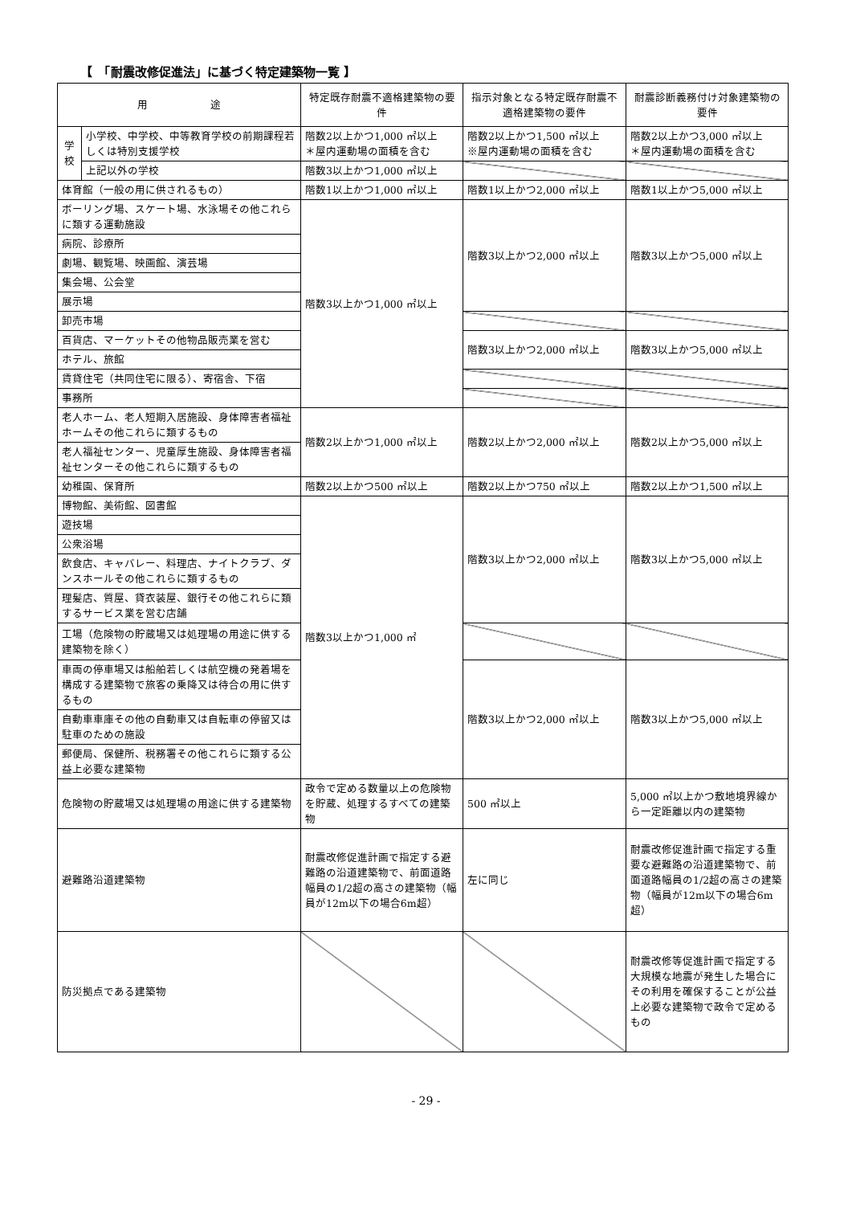【　「耐震改修促進法」に基づく特定建築物一覧 】
| 用 途 | | 特定既存耐震不適格建築物の要件 | 指示対象となる特定既存耐震不適格建築物の要件 | 耐震診断義務付け対象建築物の要件 |
| --- | --- | --- | --- | --- |
| 学 校 | 小学校、中学校、中等教育学校の前期課程若しくは特別支援学校 | 階数2以上かつ1,000 ㎡以上 ＊屋内運動場の面積を含む | 階数2以上かつ1,500 ㎡以上 ※屋内運動場の面積を含む | 階数2以上かつ3,000 ㎡以上 ＊屋内運動場の面積を含む |
| | 上記以外の学校 | 階数3以上かつ1,000 ㎡以上 | | |
| 体育館（一般の用に供されるもの） | | 階数1以上かつ1,000 ㎡以上 | 階数1以上かつ2,000 ㎡以上 | 階数1以上かつ5,000 ㎡以上 |
| ボーリング場、スケート場、水泳場その他これらに類する運動施設 | | 階数3以上かつ1,000 ㎡以上 | 階数3以上かつ2,000 ㎡以上 | 階数3以上かつ5,000 ㎡以上 |
| 病院、診療所 | | | | |
| 劇場、観覧場、映画館、演芸場 | | | | |
| 集会場、公会堂 | | | | |
| 展示場 | | | | |
| 卸売市場 | | | | |
| 百貨店、マーケットその他物品販売業を営む | | | 階数3以上かつ2,000 ㎡以上 | 階数3以上かつ5,000 ㎡以上 |
| ホテル、旅館 | | | | |
| 賃貸住宅（共同住宅に限る）、寄宿舎、下宿 | | | | |
| 事務所 | | | | |
| 老人ホーム、老人短期入居施設、身体障害者福祉ホームその他これらに類するもの | | 階数2以上かつ1,000 ㎡以上 | 階数2以上かつ2,000 ㎡以上 | 階数2以上かつ5,000 ㎡以上 |
| 老人福祉センター、児童厚生施設、身体障害者福祉センターその他これらに類するもの | | | | |
| 幼稚園、保育所 | | 階数2以上かつ500 ㎡以上 | 階数2以上かつ750 ㎡以上 | 階数2以上かつ1,500 ㎡以上 |
| 博物館、美術館、図書館 | | 階数3以上かつ1,000 ㎡ | 階数3以上かつ2,000 ㎡以上 | 階数3以上かつ5,000 ㎡以上 |
| 遊技場 | | | | |
| 公衆浴場 | | | | |
| 飲食店、キャバレー、料理店、ナイトクラブ、ダンスホールその他これらに類するもの | | | | |
| 理髪店、質屋、貸衣装屋、銀行その他これらに類するサービス業を営む店舗 | | | | |
| 工場（危険物の貯蔵場又は処理場の用途に供する建築物を除く） | | | | |
| 車両の停車場又は船舶若しくは航空機の発着場を構成する建築物で旅客の乗降又は待合の用に供するもの | | | 階数3以上かつ2,000 ㎡以上 | 階数3以上かつ5,000 ㎡以上 |
| 自動車車庫その他の自動車又は自転車の停留又は駐車のための施設 | | | | |
| 郵便局、保健所、税務署その他これらに類する公益上必要な建築物 | | | | |
| 危険物の貯蔵場又は処理場の用途に供する建築物 | | 政令で定める数量以上の危険物を貯蔵、処理するすべての建築物 | 500 ㎡以上 | 5,000 ㎡以上かつ敷地境界線から一定距離以内の建築物 |
| 避難路沿道建築物 | | 耐震改修促進計画で指定する避難路の沿道建築物で、前面道路幅員の1/2超の高さの建築物（幅員が12m以下の場合6m超） | 左に同じ | 耐震改修促進計画で指定する重要な避難路の沿道建築物で、前面道路幅員の1/2超の高さの建築物（幅員が12m以下の場合6m超） |
| 防災拠点である建築物 | | | | 耐震改修等促進計画で指定する大規模な地震が発生した場合にその利用を確保することが公益上必要な建築物で政令で定めるもの |
- 29 -